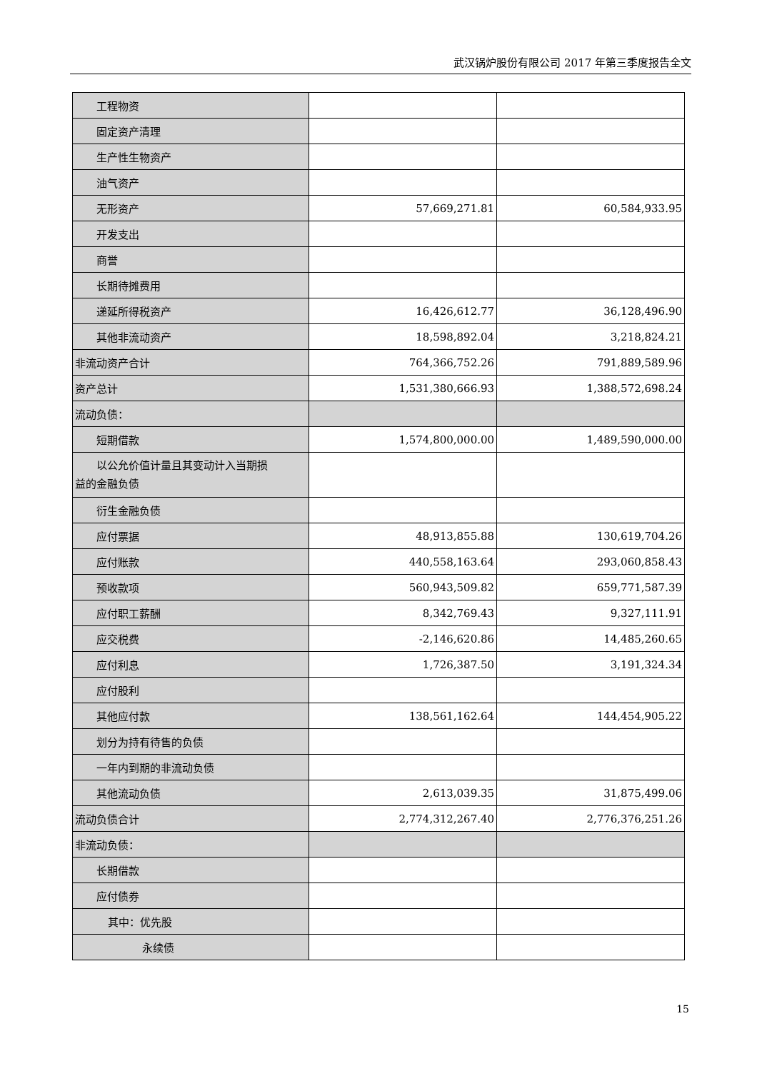武汉锅炉股份有限公司 2017 年第三季度报告全文
| 工程物资 | | |
| 固定资产清理 | | |
| 生产性生物资产 | | |
| 油气资产 | | |
| 无形资产 | 57,669,271.81 | 60,584,933.95 |
| 开发支出 | | |
| 商誉 | | |
| 长期待摊费用 | | |
| 递延所得税资产 | 16,426,612.77 | 36,128,496.90 |
| 其他非流动资产 | 18,598,892.04 | 3,218,824.21 |
| 非流动资产合计 | 764,366,752.26 | 791,889,589.96 |
| 资产总计 | 1,531,380,666.93 | 1,388,572,698.24 |
| 流动负债： | | |
| 短期借款 | 1,574,800,000.00 | 1,489,590,000.00 |
| 以公允价值计量且其变动计入当期损 益的金融负债 | | |
| 衍生金融负债 | | |
| 应付票据 | 48,913,855.88 | 130,619,704.26 |
| 应付账款 | 440,558,163.64 | 293,060,858.43 |
| 预收款项 | 560,943,509.82 | 659,771,587.39 |
| 应付职工薪酬 | 8,342,769.43 | 9,327,111.91 |
| 应交税费 | -2,146,620.86 | 14,485,260.65 |
| 应付利息 | 1,726,387.50 | 3,191,324.34 |
| 应付股利 | | |
| 其他应付款 | 138,561,162.64 | 144,454,905.22 |
| 划分为持有待售的负债 | | |
| 一年内到期的非流动负债 | | |
| 其他流动负债 | 2,613,039.35 | 31,875,499.06 |
| 流动负债合计 | 2,774,312,267.40 | 2,776,376,251.26 |
| 非流动负债： | | |
| 长期借款 | | |
| 应付债券 | | |
| 其中：优先股 | | |
| 永续债 | | |
15